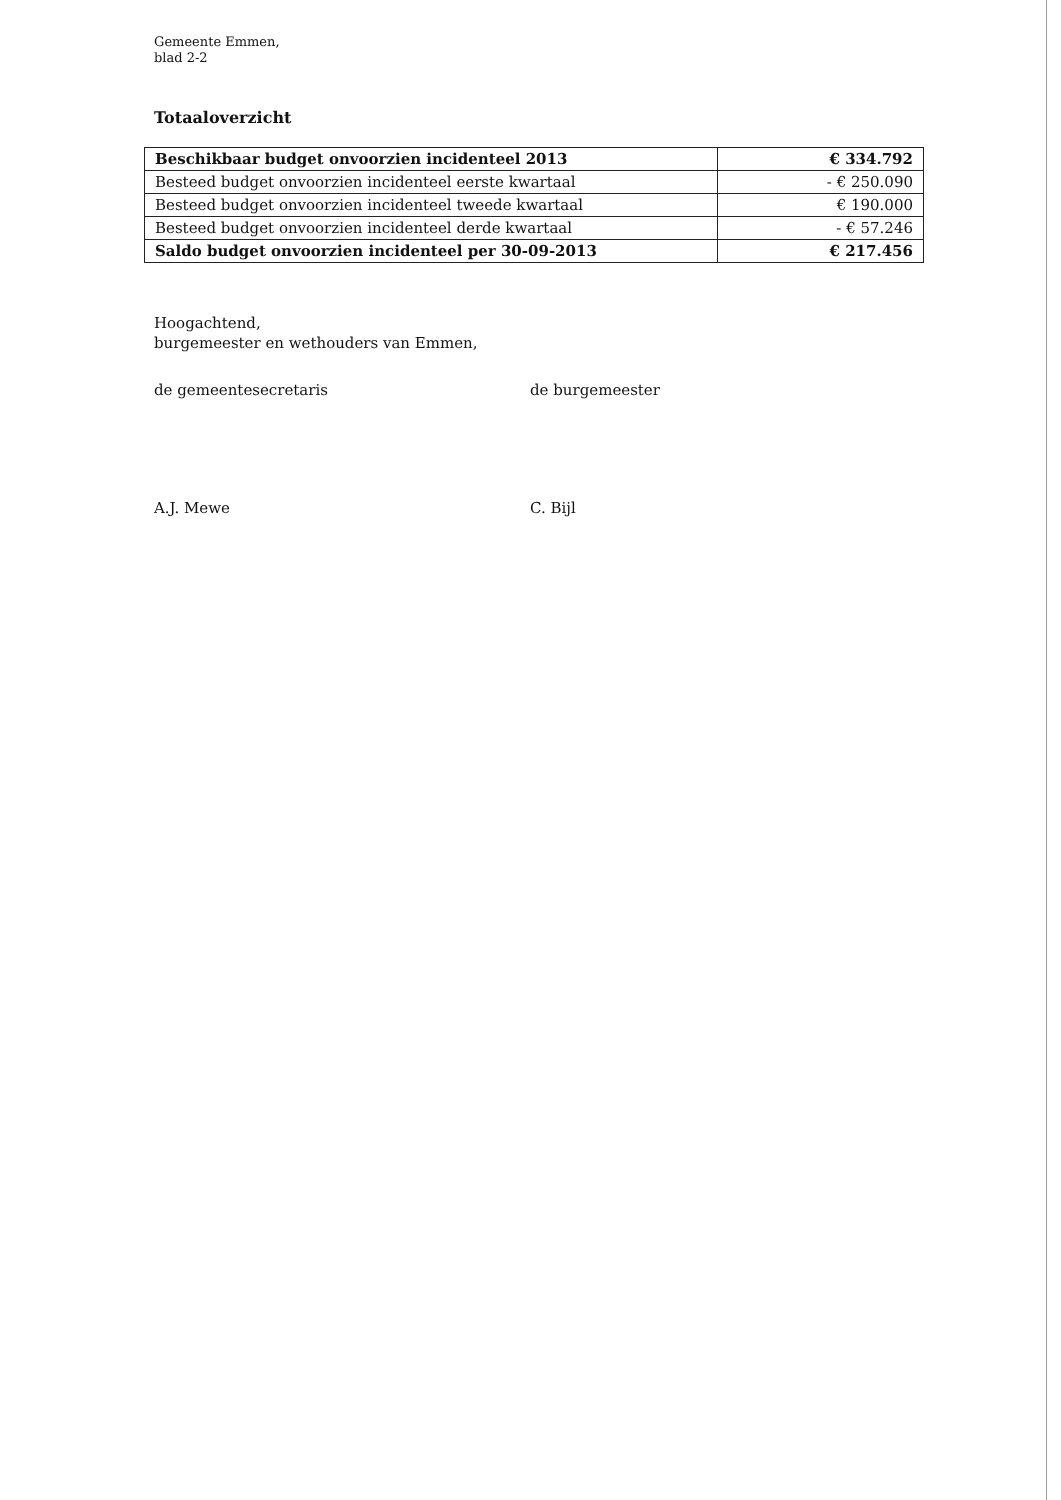Gemeente Emmen,
blad 2-2
Totaaloverzicht
| Beschikbaar budget onvoorzien incidenteel 2013 | € 334.792 |
| Besteed budget onvoorzien incidenteel eerste kwartaal | - € 250.090 |
| Besteed budget onvoorzien incidenteel tweede kwartaal | € 190.000 |
| Besteed budget onvoorzien incidenteel derde kwartaal | - € 57.246 |
| Saldo budget onvoorzien incidenteel per 30-09-2013 | € 217.456 |
Hoogachtend,
burgemeester en wethouders van Emmen,
de gemeentesecretaris de burgemeester
A.J. Mewe C. Bijl